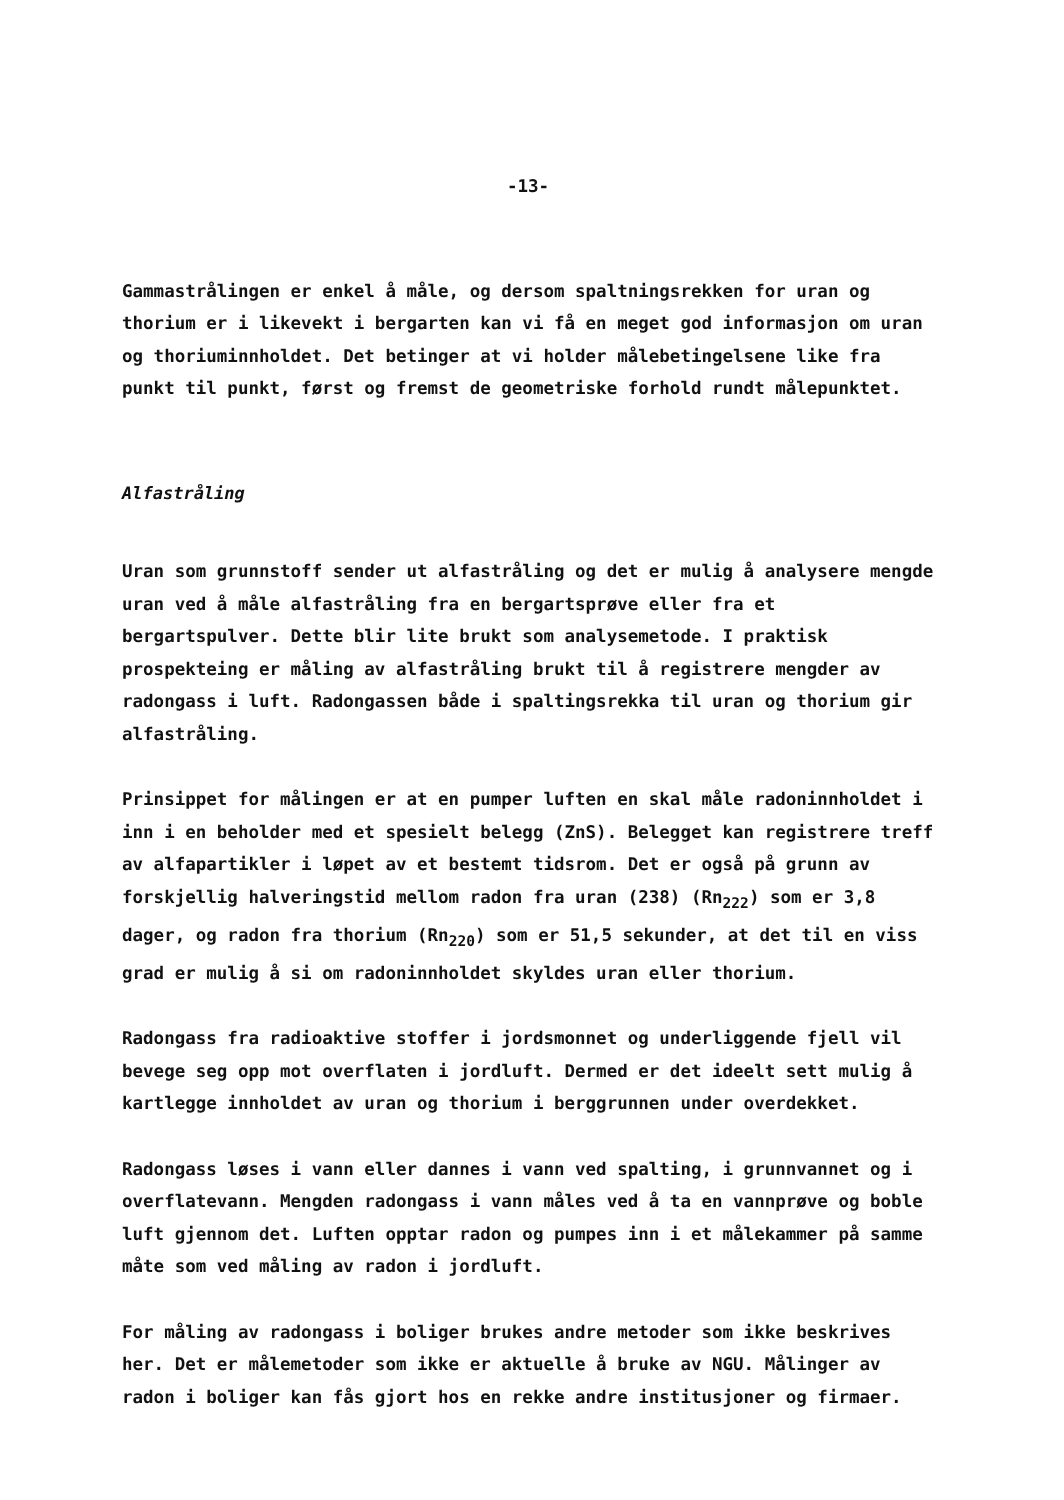-13-
Gammastrålingen er enkel å måle, og dersom spaltningsrekken for uran og thorium er i likevekt i bergarten kan vi få en meget god informasjon om uran og thoriuminnholdet. Det betinger at vi holder målebetingelsene like fra punkt til punkt, først og fremst de geometriske forhold rundt målepunktet.
Alfastråling
Uran som grunnstoff sender ut alfastråling og det er mulig å analysere mengde uran ved å måle alfastråling fra en bergartsprøve eller fra et bergartspulver. Dette blir lite brukt som analysemetode. I praktisk prospekteing er måling av alfastråling brukt til å registrere mengder av radongass i luft. Radongassen både i spaltingsrekka til uran og thorium gir alfastråling.
Prinsippet for målingen er at en pumper luften en skal måle radoninnholdet i inn i en beholder med et spesielt belegg (ZnS). Belegget kan registrere treff av alfapartikler i løpet av et bestemt tidsrom. Det er også på grunn av forskjellig halveringstid mellom radon fra uran (238) (Rn<sub>222</sub>) som er 3,8 dager, og radon fra thorium (Rn<sub>220</sub>) som er 51,5 sekunder, at det til en viss grad er mulig å si om radoninnholdet skyldes uran eller thorium.
Radongass fra radioaktive stoffer i jordsmonnet og underliggende fjell vil bevege seg opp mot overflaten i jordluft. Dermed er det ideelt sett mulig å kartlegge innholdet av uran og thorium i berggrunnen under overdekket.
Radongass løses i vann eller dannes i vann ved spalting, i grunnvannet og i overflatevann. Mengden radongass i vann måles ved å ta en vannprøve og boble luft gjennom det. Luften opptar radon og pumpes inn i et målekammer på samme måte som ved måling av radon i jordluft.
For måling av radongass i boliger brukes andre metoder som ikke beskrives her. Det er målemetoder som ikke er aktuelle å bruke av NGU. Målinger av radon i boliger kan fås gjort hos en rekke andre institusjoner og firmaer.